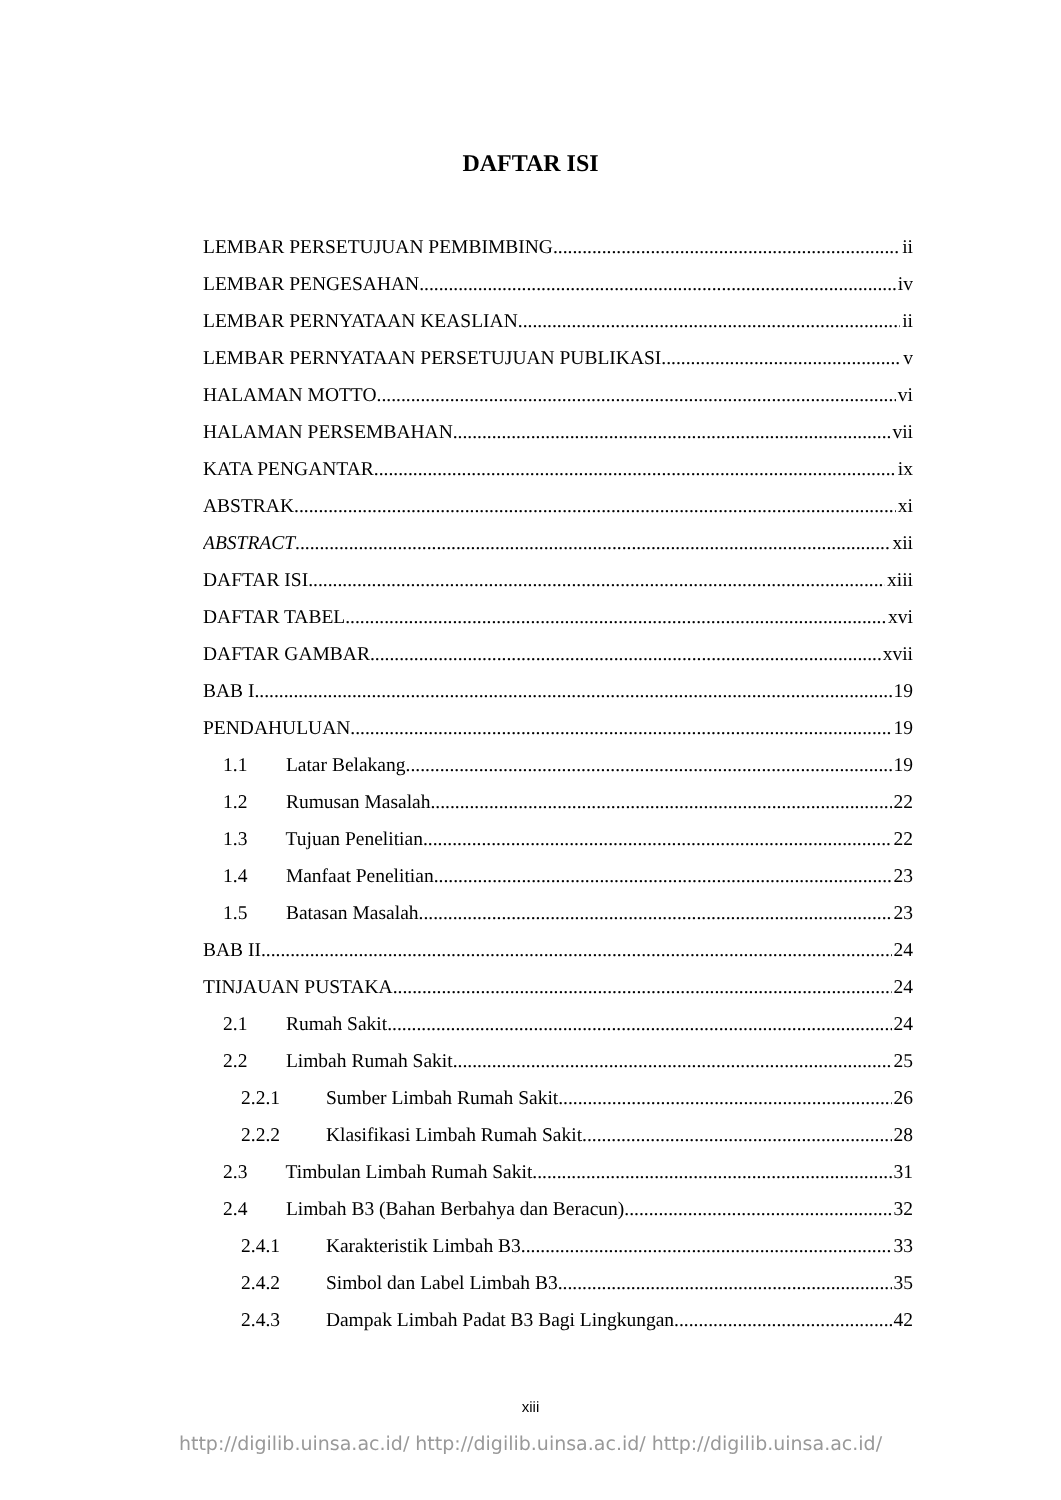DAFTAR ISI
LEMBAR PERSETUJUAN PEMBIMBING ii
LEMBAR PENGESAHAN iv
LEMBAR PERNYATAAN KEASLIAN ii
LEMBAR PERNYATAAN PERSETUJUAN PUBLIKASI v
HALAMAN MOTTO vi
HALAMAN PERSEMBAHAN vii
KATA PENGANTAR ix
ABSTRAK xi
ABSTRACT xii
DAFTAR ISI xiii
DAFTAR TABEL xvi
DAFTAR GAMBAR xvii
BAB I 19
PENDAHULUAN 19
1.1 Latar Belakang 19
1.2 Rumusan Masalah 22
1.3 Tujuan Penelitian 22
1.4 Manfaat Penelitian 23
1.5 Batasan Masalah 23
BAB II 24
TINJAUAN PUSTAKA 24
2.1 Rumah Sakit 24
2.2 Limbah Rumah Sakit 25
2.2.1 Sumber Limbah Rumah Sakit 26
2.2.2 Klasifikasi Limbah Rumah Sakit 28
2.3 Timbulan Limbah Rumah Sakit 31
2.4 Limbah B3 (Bahan Berbahya dan Beracun) 32
2.4.1 Karakteristik Limbah B3 33
2.4.2 Simbol dan Label Limbah B3 35
2.4.3 Dampak Limbah Padat B3 Bagi Lingkungan 42
xiii
http://digilib.uinsa.ac.id/ http://digilib.uinsa.ac.id/ http://digilib.uinsa.ac.id/